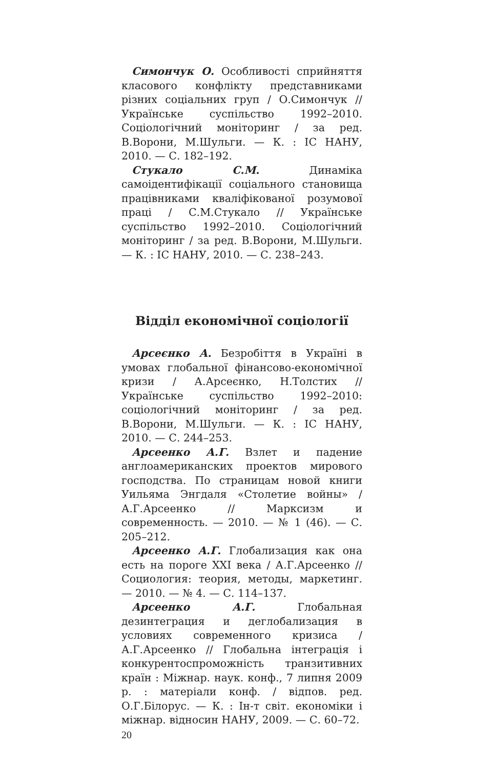Симончук О. Особливості сприйняття класового конфлікту представниками різних соціальних груп / О.Симончук // Українське суспільство 1992–2010. Соціологічний моніторинг / за ред. В.Ворони, М.Шульги. — К. : ІС НАНУ, 2010. — С. 182–192.
Стукало С.М. Динаміка самоідентифікації соціального становища працівниками кваліфікованої розумової праці / С.М.Стукало // Українське суспільство 1992–2010. Соціологічний моніторинг / за ред. В.Ворони, М.Шульги. — К. : ІС НАНУ, 2010. — С. 238–243.
Відділ економічної соціології
Арсеєнко А. Безробіття в Україні в умовах глобальної фінансово-економічної кризи / А.Арсеєнко, Н.Толстих // Українське суспільство 1992–2010: соціологічний моніторинг / за ред. В.Ворони, М.Шульги. — К. : ІС НАНУ, 2010. — С. 244–253.
Арсеенко А.Г. Взлет и падение англоамериканских проектов мирового господства. По страницам новой книги Уильяма Энгдаля «Столетие войны» / А.Г.Арсеенко // Марксизм и современность. — 2010. — № 1 (46). — С. 205–212.
Арсеенко А.Г. Глобализация как она есть на пороге XXI века / А.Г.Арсеенко // Социология: теория, методы, маркетинг. — 2010. — № 4. — С. 114–137.
Арсеенко А.Г. Глобальная дезинтеграция и деглобализация в условиях современного кризиса / А.Г.Арсеенко // Глобальна інтеграція і конкурентоспроможність транзитивних країн : Міжнар. наук. конф., 7 липня 2009 р. : матеріали конф. / відпов. ред. О.Г.Білорус. — К. : Ін-т світ. економіки і міжнар. відносин НАНУ, 2009. — С. 60–72.
20